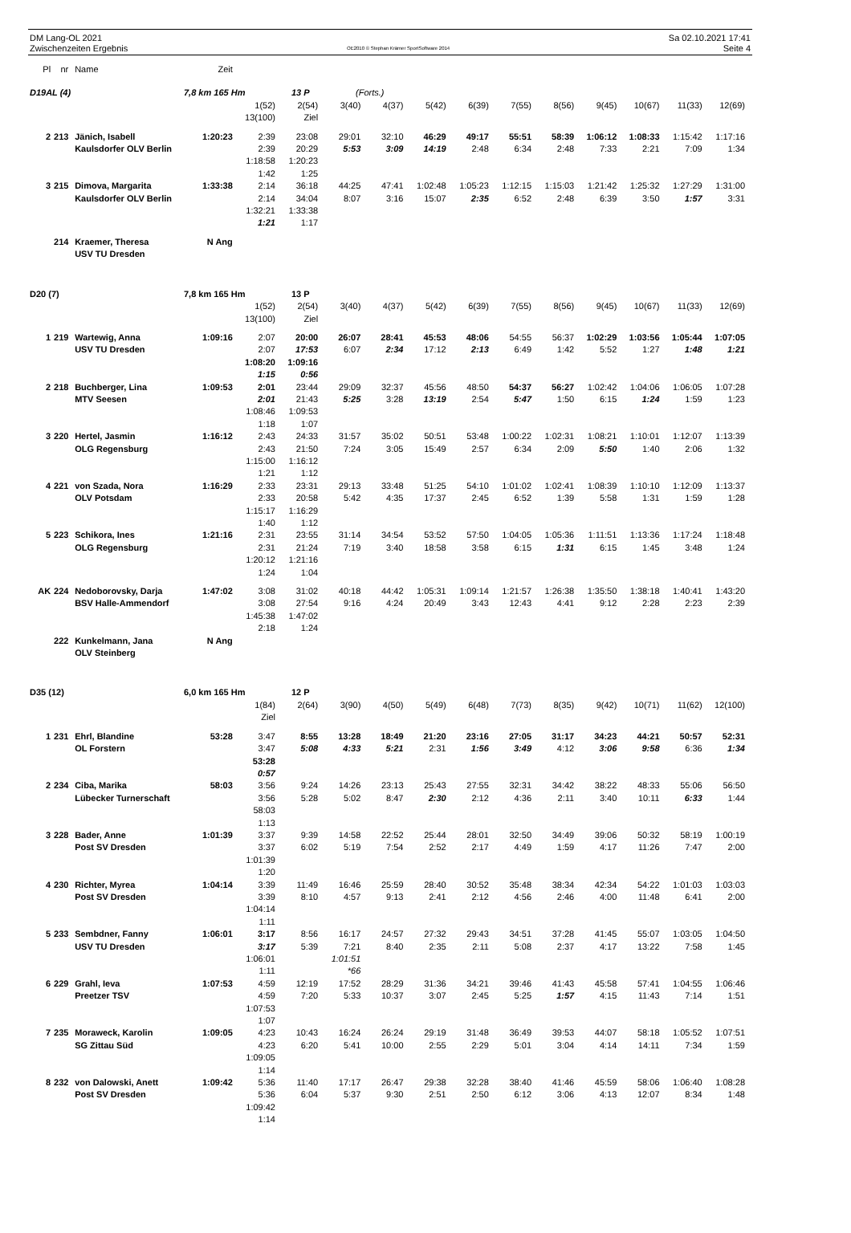DM Lang-OL 2021
Zwischenzeiten Ergebnis
OE2010 © Stephan Krämer SportSoftware 2014
Sa 02.10.2021 17:41
Seite 4
| Pl | nr | Name | Zeit | | | | | | | | | | | | |
| --- | --- | --- | --- | --- | --- | --- | --- | --- | --- | --- | --- | --- | --- | --- | --- |
| D19AL (4) 7,8 km 165 Hm 13 P (Forts.) | | | | | | | | | | | | | | | |
| | | | | 1(52) | 2(54) | 3(40) | 4(37) | 5(42) | 6(39) | 7(55) | 8(56) | 9(45) | 10(67) | 11(33) | 12(69) |
| | | | | 13(100) | Ziel | | | | | | | | | | |
| 2 | 213 | Jänich, Isabell | 1:20:23 | 2:39 | 23:08 | 29:01 | 32:10 | 46:29 | 49:17 | 55:51 | 58:39 | 1:06:12 | 1:08:33 | 1:15:42 | 1:17:16 |
| | | Kaulsdorfer OLV Berlin | | 2:39 | 20:29 | 5:53 | 3:09 | 14:19 | 2:48 | 6:34 | 2:48 | 7:33 | 2:21 | 7:09 | 1:34 |
| | | | | 1:18:58 | 1:20:23 | | | | | | | | | | |
| | | | | 1:42 | 1:25 | | | | | | | | | | |
| 3 | 215 | Dimova, Margarita | 1:33:38 | 2:14 | 36:18 | 44:25 | 47:41 | 1:02:48 | 1:05:23 | 1:12:15 | 1:15:03 | 1:21:42 | 1:25:32 | 1:27:29 | 1:31:00 |
| | | Kaulsdorfer OLV Berlin | | 2:14 | 34:04 | 8:07 | 3:16 | 15:07 | 2:35 | 6:52 | 2:48 | 6:39 | 3:50 | 1:57 | 3:31 |
| | | | | 1:32:21 | 1:33:38 | | | | | | | | | | |
| | | | | 1:21 | 1:17 | | | | | | | | | | |
| | 214 | Kraemer, Theresa | N Ang | | | | | | | | | | | | |
| | | USV TU Dresden | | | | | | | | | | | | | |
| D20 (7) 7,8 km 165 Hm 13 P | | | | | | | | | | | | | | | |
| | | | | 1(52) | 2(54) | 3(40) | 4(37) | 5(42) | 6(39) | 7(55) | 8(56) | 9(45) | 10(67) | 11(33) | 12(69) |
| | | | | 13(100) | Ziel | | | | | | | | | | |
| 1 | 219 | Wartewig, Anna | 1:09:16 | 2:07 | 20:00 | 26:07 | 28:41 | 45:53 | 48:06 | 54:55 | 56:37 | 1:02:29 | 1:03:56 | 1:05:44 | 1:07:05 |
| | | USV TU Dresden | | 2:07 | 17:53 | 6:07 | 2:34 | 17:12 | 2:13 | 6:49 | 1:42 | 5:52 | 1:27 | 1:48 | 1:21 |
| | | | | 1:08:20 | 1:09:16 | | | | | | | | | | |
| | | | | 1:15 | 0:56 | | | | | | | | | | |
| 2 | 218 | Buchberger, Lina | 1:09:53 | 2:01 | 23:44 | 29:09 | 32:37 | 45:56 | 48:50 | 54:37 | 56:27 | 1:02:42 | 1:04:06 | 1:06:05 | 1:07:28 |
| | | MTV Seesen | | 2:01 | 21:43 | 5:25 | 3:28 | 13:19 | 2:54 | 5:47 | 1:50 | 6:15 | 1:24 | 1:59 | 1:23 |
| | | | | 1:08:46 | 1:09:53 | | | | | | | | | | |
| | | | | 1:18 | 1:07 | | | | | | | | | | |
| 3 | 220 | Hertel, Jasmin | 1:16:12 | 2:43 | 24:33 | 31:57 | 35:02 | 50:51 | 53:48 | 1:00:22 | 1:02:31 | 1:08:21 | 1:10:01 | 1:12:07 | 1:13:39 |
| | | OLG Regensburg | | 2:43 | 21:50 | 7:24 | 3:05 | 15:49 | 2:57 | 6:34 | 2:09 | 5:50 | 1:40 | 2:06 | 1:32 |
| | | | | 1:15:00 | 1:16:12 | | | | | | | | | | |
| | | | | 1:21 | 1:12 | | | | | | | | | | |
| 4 | 221 | von Szada, Nora | 1:16:29 | 2:33 | 23:31 | 29:13 | 33:48 | 51:25 | 54:10 | 1:01:02 | 1:02:41 | 1:08:39 | 1:10:10 | 1:12:09 | 1:13:37 |
| | | OLV Potsdam | | 2:33 | 20:58 | 5:42 | 4:35 | 17:37 | 2:45 | 6:52 | 1:39 | 5:58 | 1:31 | 1:59 | 1:28 |
| | | | | 1:15:17 | 1:16:29 | | | | | | | | | | |
| | | | | 1:40 | 1:12 | | | | | | | | | | |
| 5 | 223 | Schikora, Ines | 1:21:16 | 2:31 | 23:55 | 31:14 | 34:54 | 53:52 | 57:50 | 1:04:05 | 1:05:36 | 1:11:51 | 1:13:36 | 1:17:24 | 1:18:48 |
| | | OLG Regensburg | | 2:31 | 21:24 | 7:19 | 3:40 | 18:58 | 3:58 | 6:15 | 1:31 | 6:15 | 1:45 | 3:48 | 1:24 |
| | | | | 1:20:12 | 1:21:16 | | | | | | | | | | |
| | | | | 1:24 | 1:04 | | | | | | | | | | |
| AK | 224 | Nedoborovsky, Darja | 1:47:02 | 3:08 | 31:02 | 40:18 | 44:42 | 1:05:31 | 1:09:14 | 1:21:57 | 1:26:38 | 1:35:50 | 1:38:18 | 1:40:41 | 1:43:20 |
| | | BSV Halle-Ammendorf | | 3:08 | 27:54 | 9:16 | 4:24 | 20:49 | 3:43 | 12:43 | 4:41 | 9:12 | 2:28 | 2:23 | 2:39 |
| | | | | 1:45:38 | 1:47:02 | | | | | | | | | | |
| | | | | 2:18 | 1:24 | | | | | | | | | | |
| | 222 | Kunkelmann, Jana | N Ang | | | | | | | | | | | | |
| | | OLV Steinberg | | | | | | | | | | | | | |
| D35 (12) 6,0 km 165 Hm 12 P | | | | | | | | | | | | | | | |
| | | | | 1(84) | 2(64) | 3(90) | 4(50) | 5(49) | 6(48) | 7(73) | 8(35) | 9(42) | 10(71) | 11(62) | 12(100) |
| | | | | Ziel | | | | | | | | | | | |
| 1 | 231 | Ehrl, Blandine | 53:28 | 3:47 | 8:55 | 13:28 | 18:49 | 21:20 | 23:16 | 27:05 | 31:17 | 34:23 | 44:21 | 50:57 | 52:31 |
| | | OL Forstern | | 3:47 | 5:08 | 4:33 | 5:21 | 2:31 | 1:56 | 3:49 | 4:12 | 3:06 | 9:58 | 6:36 | 1:34 |
| | | | | 53:28 | | | | | | | | | | | |
| | | | | 0:57 | | | | | | | | | | | |
| 2 | 234 | Ciba, Marika | 58:03 | 3:56 | 9:24 | 14:26 | 23:13 | 25:43 | 27:55 | 32:31 | 34:42 | 38:22 | 48:33 | 55:06 | 56:50 |
| | | Lübecker Turnerschaft | | 3:56 | 5:28 | 5:02 | 8:47 | 2:30 | 2:12 | 4:36 | 2:11 | 3:40 | 10:11 | 6:33 | 1:44 |
| | | | | 58:03 | | | | | | | | | | | |
| | | | | 1:13 | | | | | | | | | | | |
| 3 | 228 | Bader, Anne | 1:01:39 | 3:37 | 9:39 | 14:58 | 22:52 | 25:44 | 28:01 | 32:50 | 34:49 | 39:06 | 50:32 | 58:19 | 1:00:19 |
| | | Post SV Dresden | | 3:37 | 6:02 | 5:19 | 7:54 | 2:52 | 2:17 | 4:49 | 1:59 | 4:17 | 11:26 | 7:47 | 2:00 |
| | | | | 1:01:39 | | | | | | | | | | | |
| | | | | 1:20 | | | | | | | | | | | |
| 4 | 230 | Richter, Myrea | 1:04:14 | 3:39 | 11:49 | 16:46 | 25:59 | 28:40 | 30:52 | 35:48 | 38:34 | 42:34 | 54:22 | 1:01:03 | 1:03:03 |
| | | Post SV Dresden | | 3:39 | 8:10 | 4:57 | 9:13 | 2:41 | 2:12 | 4:56 | 2:46 | 4:00 | 11:48 | 6:41 | 2:00 |
| | | | | 1:04:14 | | | | | | | | | | | |
| | | | | 1:11 | | | | | | | | | | | |
| 5 | 233 | Sembdner, Fanny | 1:06:01 | 3:17 | 8:56 | 16:17 | 24:57 | 27:32 | 29:43 | 34:51 | 37:28 | 41:45 | 55:07 | 1:03:05 | 1:04:50 |
| | | USV TU Dresden | | 3:17 | 5:39 | 7:21 | 8:40 | 2:35 | 2:11 | 5:08 | 2:37 | 4:17 | 13:22 | 7:58 | 1:45 |
| | | | | 1:06:01 | | 1:01:51 | | | | | | | | | |
| | | | | 1:11 | | *66 | | | | | | | | | |
| 6 | 229 | Grahl, Ieva | 1:07:53 | 4:59 | 12:19 | 17:52 | 28:29 | 31:36 | 34:21 | 39:46 | 41:43 | 45:58 | 57:41 | 1:04:55 | 1:06:46 |
| | | Preetzer TSV | | 4:59 | 7:20 | 5:33 | 10:37 | 3:07 | 2:45 | 5:25 | 1:57 | 4:15 | 11:43 | 7:14 | 1:51 |
| | | | | 1:07:53 | | | | | | | | | | | |
| | | | | 1:07 | | | | | | | | | | | |
| 7 | 235 | Moraweck, Karolin | 1:09:05 | 4:23 | 10:43 | 16:24 | 26:24 | 29:19 | 31:48 | 36:49 | 39:53 | 44:07 | 58:18 | 1:05:52 | 1:07:51 |
| | | SG Zittau Süd | | 4:23 | 6:20 | 5:41 | 10:00 | 2:55 | 2:29 | 5:01 | 3:04 | 4:14 | 14:11 | 7:34 | 1:59 |
| | | | | 1:09:05 | | | | | | | | | | | |
| | | | | 1:14 | | | | | | | | | | | |
| 8 | 232 | von Dalowski, Anett | 1:09:42 | 5:36 | 11:40 | 17:17 | 26:47 | 29:38 | 32:28 | 38:40 | 41:46 | 45:59 | 58:06 | 1:06:40 | 1:08:28 |
| | | Post SV Dresden | | 5:36 | 6:04 | 5:37 | 9:30 | 2:51 | 2:50 | 6:12 | 3:06 | 4:13 | 12:07 | 8:34 | 1:48 |
| | | | | 1:09:42 | | | | | | | | | | | |
| | | | | 1:14 | | | | | | | | | | | |